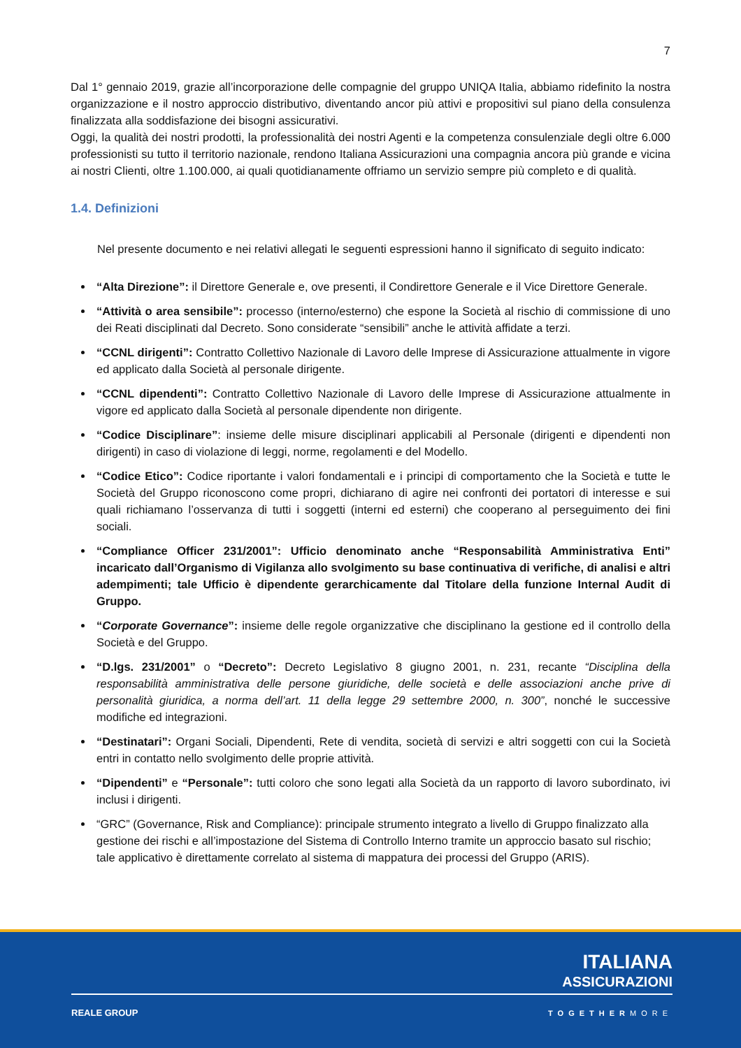7
Dal 1° gennaio 2019, grazie all’incorporazione delle compagnie del gruppo UNIQA Italia, abbiamo ridefinito la nostra organizzazione e il nostro approccio distributivo, diventando ancor più attivi e propositivi sul piano della consulenza finalizzata alla soddisfazione dei bisogni assicurativi.
Oggi, la qualità dei nostri prodotti, la professionalità dei nostri Agenti e la competenza consulenziale degli oltre 6.000 professionisti su tutto il territorio nazionale, rendono Italiana Assicurazioni una compagnia ancora più grande e vicina ai nostri Clienti, oltre 1.100.000, ai quali quotidianamente offriamo un servizio sempre più completo e di qualità.
1.4. Definizioni
Nel presente documento e nei relativi allegati le seguenti espressioni hanno il significato di seguito indicato:
“Alta Direzione”: il Direttore Generale e, ove presenti, il Condirettore Generale e il Vice Direttore Generale.
“Attività o area sensibile”: processo (interno/esterno) che espone la Società al rischio di commissione di uno dei Reati disciplinati dal Decreto. Sono considerate “sensibili” anche le attività affidate a terzi.
“CCNL dirigenti”: Contratto Collettivo Nazionale di Lavoro delle Imprese di Assicurazione attualmente in vigore ed applicato dalla Società al personale dirigente.
“CCNL dipendenti”: Contratto Collettivo Nazionale di Lavoro delle Imprese di Assicurazione attualmente in vigore ed applicato dalla Società al personale dipendente non dirigente.
“Codice Disciplinare”: insieme delle misure disciplinari applicabili al Personale (dirigenti e dipendenti non dirigenti) in caso di violazione di leggi, norme, regolamenti e del Modello.
“Codice Etico”: Codice riportante i valori fondamentali e i principi di comportamento che la Società e tutte le Società del Gruppo riconoscono come propri, dichiarano di agire nei confronti dei portatori di interesse e sui quali richiamano l’osservanza di tutti i soggetti (interni ed esterni) che cooperano al perseguimento dei fini sociali.
“Compliance Officer 231/2001”: Ufficio denominato anche “Responsabilità Amministrativa Enti” incaricato dall’Organismo di Vigilanza allo svolgimento su base continuativa di verifiche, di analisi e altri adempimenti; tale Ufficio è dipendente gerarchicamente dal Titolare della funzione Internal Audit di Gruppo.
“Corporate Governance”: insieme delle regole organizzative che disciplinano la gestione ed il controllo della Società e del Gruppo.
“D.lgs. 231/2001” o “Decreto”: Decreto Legislativo 8 giugno 2001, n. 231, recante “Disciplina della responsabilità amministrativa delle persone giuridiche, delle società e delle associazioni anche prive di personalità giuridica, a norma dell’art. 11 della legge 29 settembre 2000, n. 300”, nonché le successive modifiche ed integrazioni.
“Destinatari”: Organi Sociali, Dipendenti, Rete di vendita, società di servizi e altri soggetti con cui la Società entri in contatto nello svolgimento delle proprie attività.
“Dipendenti” e “Personale”: tutti coloro che sono legati alla Società da un rapporto di lavoro subordinato, ivi inclusi i dirigenti.
“GRC” (Governance, Risk and Compliance): principale strumento integrato a livello di Gruppo finalizzato alla gestione dei rischi e all’impostazione del Sistema di Controllo Interno tramite un approccio basato sul rischio; tale applicativo è direttamente correlato al sistema di mappatura dei processi del Gruppo (ARIS).
ITALIANA
ASSICURAZIONI
REALE GROUP TOGETHERMORE